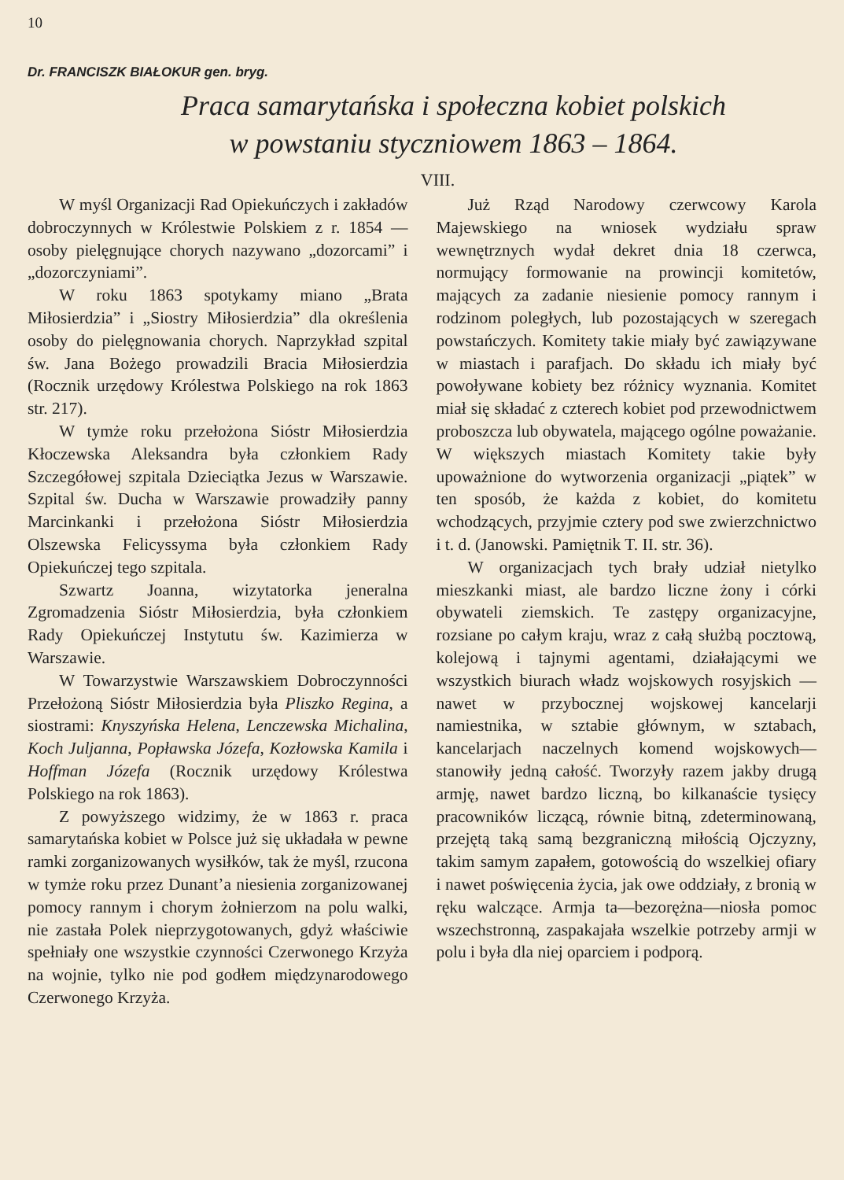10
Dr. FRANCISZK BIAŁOKUR gen. bryg.
Praca samarytańska i społeczna kobiet polskich
w powstaniu styczniowem 1863 – 1864.
VIII.
W myśl Organizacji Rad Opiekuńczych i zakładów dobroczynnych w Królestwie Polskiem z r. 1854 — osoby pielęgnujące chorych nazywano „dozorcami” i „dozorczyniami”.
W roku 1863 spotykamy miano „Brata Miłosierdzia” i „Siostry Miłosierdzia” dla określenia osoby do pielęgnowania chorych. Naprzykład szpital św. Jana Bożego prowadzili Bracia Miłosierdzia (Rocznik urzędowy Królestwa Polskiego na rok 1863 str. 217).
W tymże roku przełożona Sióstr Miłosierdzia Kłoczewska Aleksandra była członkiem Rady Szczegółowej szpitala Dzieciątka Jezus w Warszawie. Szpital św. Ducha w Warszawie prowadziły panny Marcinkanki i przełożona Sióstr Miłosierdzia Olszewska Felicyssyma była członkiem Rady Opiekuńczej tego szpitala.
Szwartz Joanna, wizytatorka jeneralna Zgromadzenia Sióstr Miłosierdzia, była członkiem Rady Opiekuńczej Instytutu św. Kazimierza w Warszawie.
W Towarzystwie Warszawskiem Dobroczynności Przełożoną Sióstr Miłosierdzia była Pliszko Regina, a siostrami: Knyszyńska Helena, Lenczewska Michalina, Koch Juljanna, Popławska Józefa, Kozłowska Kamila i Hoffman Józefa (Rocznik urzędowy Królestwa Polskiego na rok 1863).
Z powyższego widzimy, że w 1863 r. praca samarytańska kobiet w Polsce już się układała w pewne ramki zorganizowanych wysiłków, tak że myśl, rzucona w tymże roku przez Dunant’a niesienia zorganizowanej pomocy rannym i chorym żołnierzom na polu walki, nie zastała Polek nieprzygotowanych, gdyż właściwie spełniały one wszystkie czynności Czerwonego Krzyża na wojnie, tylko nie pod godłem międzynarodowego Czerwonego Krzyża.
Już Rząd Narodowy czerwcowy Karola Majewskiego na wniosek wydziału spraw wewnętrznych wydał dekret dnia 18 czerwca, normujący formowanie na prowincji komitetów, mających za zadanie niesienie pomocy rannym i rodzinom poległych, lub pozostających w szeregach powstańczych. Komitety takie miały być zawiązywane w miastach i parafjach. Do składu ich miały być powoływane kobiety bez różnicy wyznania. Komitet miał się składać z czterech kobiet pod przewodnictwem proboszcza lub obywatela, mającego ogólne poważanie. W większych miastach Komitety takie były upoważnione do wytworzenia organizacji „piątek” w ten sposób, że każda z kobiet, do komitetu wchodzących, przyjmie cztery pod swe zwierzchnictwo i t. d. (Janowski. Pamiętnik T. II. str. 36).
W organizacjach tych brały udział nietylko mieszkanki miast, ale bardzo liczne żony i córki obywateli ziemskich. Te zastępy organizacyjne, rozsiane po całym kraju, wraz z całą służbą pocztową, kolejową i tajnymi agentami, działającymi we wszystkich biurach władz wojskowych rosyjskich — nawet w przybocznej wojskowej kancelarji namiestnika, w sztabie głównym, w sztabach, kancelarjach naczelnych komend wojskowych—stanowiły jedną całość. Tworzyły razem jakby drugą armję, nawet bardzo liczną, bo kilkanaście tysięcy pracowników liczącą, równie bitną, zdeterminowaną, przejętą taką samą bezgraniczną miłością Ojczyzny, takim samym zapałem, gotowością do wszelkiej ofiary i nawet poświęcenia życia, jak owe oddziały, z bronią w ręku walczące. Armja ta—bezorężna—niosła pomoc wszechstronną, zaspakajała wszelkie potrzeby armji w polu i była dla niej oparciem i podporą.